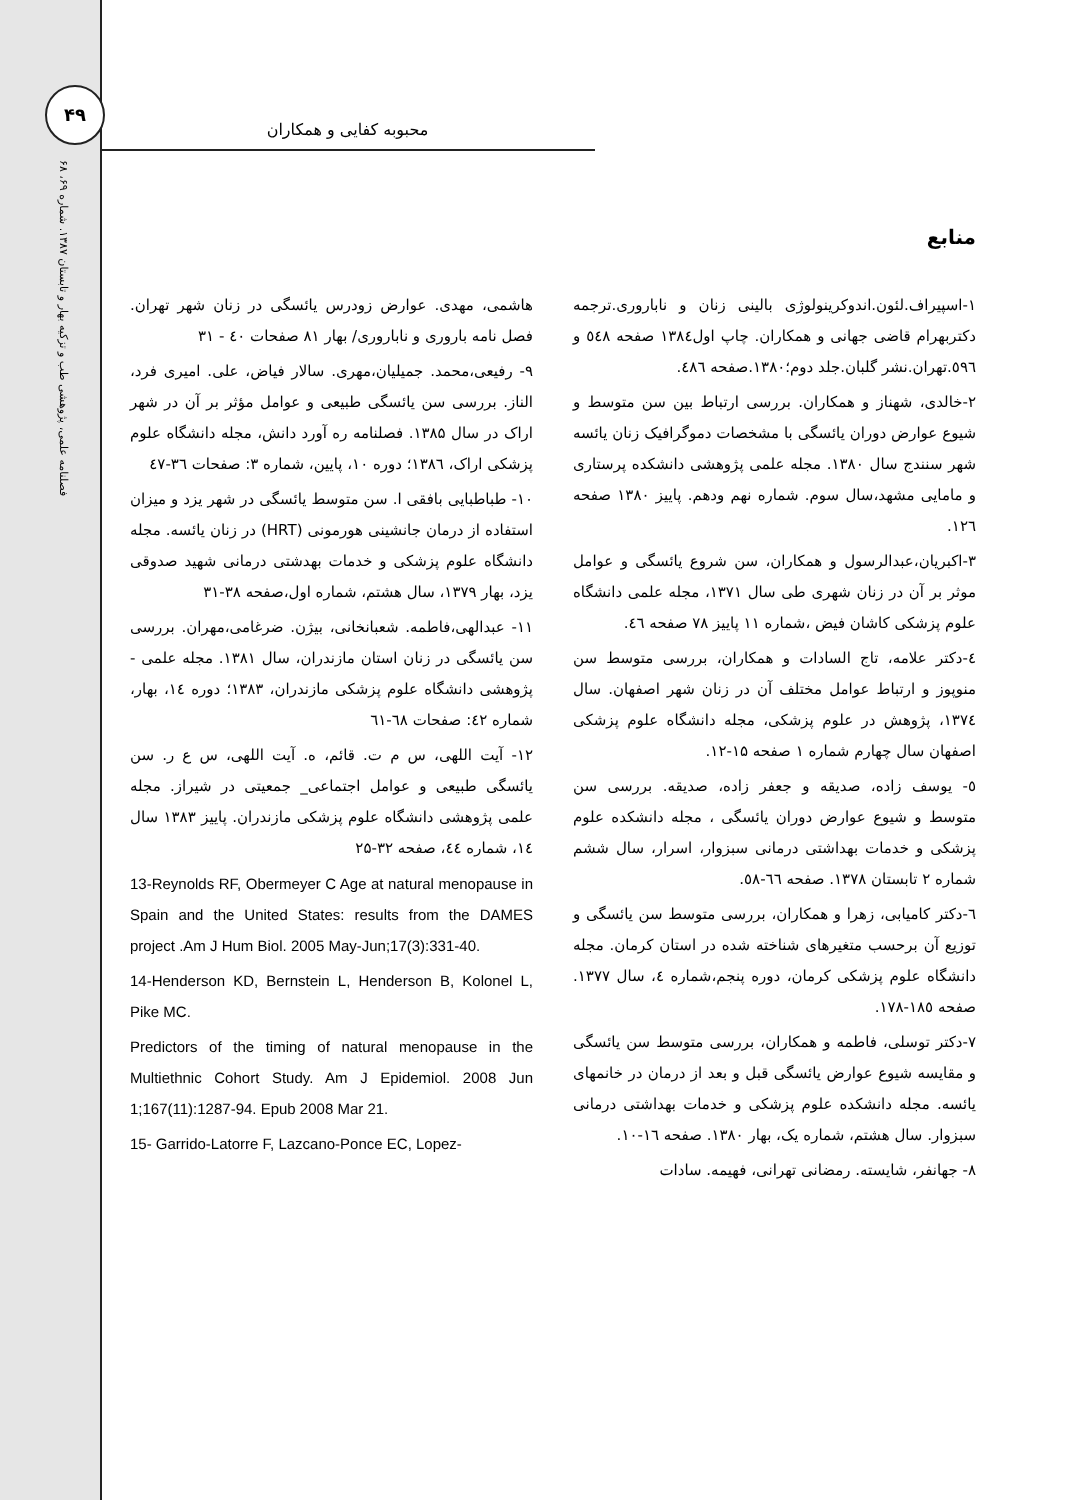فصلنامه علمی، پژوهشی طب و تزکیه بهار و تابستان ۱۳۸۷. شماره ۶۹، ۶۸
۴۹
محبوبه کفایی و همکاران
منابع
۱-اسپیراف.لئون.اندوکرینولوژی بالینی زنان و ناباروری.ترجمه دکتربهرام قاضی جهانی و همکاران. چاپ اول۱۳۸٤ صفحه ٥٤٨ و ٥٩٦.تهران.نشر گلبان.جلد دوم؛۱۳۸۰.صفحه ٤٨٦.
۲-خالدی، شهناز و همکاران. بررسی ارتباط بین سن متوسط و شیوع عوارض دوران یائسگی با مشخصات دموگرافیک زنان یائسه شهر سنندج سال ۱۳۸۰. مجله علمی پژوهشی دانشکده پرستاری و مامایی مشهد،سال سوم. شماره نهم ودهم. پاییز ۱۳۸۰ صفحه ۱۲٦.
۳-اکبریان،عبدالرسول و همکاران، سن شروع یائسگی و عوامل موثر بر آن در زنان شهری طی سال ۱۳۷۱، مجله علمی دانشگاه علوم پزشکی کاشان فیض ،شماره ۱۱ پاییز ۷۸ صفحه ٤٦.
٤-دکتر علامه، تاج السادات و همکاران، بررسی متوسط سن منوپوز و ارتباط عوامل مختلف آن در زنان شهر اصفهان. سال ۱۳۷٤، پژوهش در علوم پزشکی، مجله دانشگاه علوم پزشکی اصفهان سال چهارم شماره ۱ صفحه ۱۵-۱۲.
٥- یوسف زاده، صدیقه و جعفر زاده، صدیقه. بررسی سن متوسط و شیوع عوارض دوران یائسگی ، مجله دانشکده علوم پزشکی و خدمات بهداشتی درمانی سبزوار، اسرار، سال ششم شماره ۲ تابستان ۱۳۷۸. صفحه ٦٦-٥۸.
٦-دکتر کامیابی، زهرا و همکاران، بررسی متوسط سن یائسگی و توزیع آن برحسب متغیرهای شناخته شده در استان کرمان. مجله دانشگاه علوم پزشکی کرمان، دوره پنجم،شماره ٤، سال ۱۳۷۷. صفحه ۱۸٥-۱۷۸.
۷-دکتر توسلی، فاطمه و همکاران، بررسی متوسط سن یائسگی و مقایسه شیوع عوارض یائسگی قبل و بعد از درمان در خانمهای یائسه. مجله دانشکده علوم پزشکی و خدمات بهداشتی درمانی سبزوار. سال هشتم، شماره یک، بهار ۱۳۸۰. صفحه ۱٦-۱۰.
۸- جهانفر، شایسته. رمضانی تهرانی، فهیمه. سادات
هاشمی، مهدی. عوارض زودرس یائسگی در زنان شهر تهران. فصل نامه باروری و ناباروری/ بهار ۸۱ صفحات ٤۰ - ۳۱
۹- رفیعی،محمد. جمیلیان،مهری. سالار فیاض، علی. امیری فرد، الناز. بررسی سن یائسگی طبیعی و عوامل مؤثر بر آن در شهر اراک در سال ۱۳۸۵. فصلنامه ره آورد دانش، مجله دانشگاه علوم پزشکی اراک، ۱۳۸٦؛ دوره ۱۰، پایین، شماره ۳: صفحات ۳٦-٤۷
۱۰- طباطبایی بافقی ا. سن متوسط یائسگی در شهر یزد و میزان استفاده از درمان جانشینی هورمونی (HRT) در زنان یائسه. مجله دانشگاه علوم پزشکی و خدمات بهدشتی درمانی شهید صدوقی یزد، بهار ۱۳۷۹، سال هشتم، شماره اول،صفحه ۳۸-۳۱
۱۱- عبدالهی،فاطمه. شعبانخانی، بیژن. ضرغامی،مهران. بررسی سن یائسگی در زنان استان مازندران، سال ۱۳۸۱. مجله علمی - پژوهشی دانشگاه علوم پزشکی مازندران، ۱۳۸۳؛ دوره ۱٤، بهار، شماره ٤۲: صفحات ٦۸-٦۱
۱۲- آیت اللهی، س م ت. قائم، ه. آیت اللهی، س ع ر. سن یائسگی طبیعی و عوامل اجتماعی_ جمعیتی در شیراز. مجله علمی پژوهشی دانشگاه علوم پزشکی مازندران. پاییز ۱۳۸۳ سال ۱٤، شماره ٤٤، صفحه ۳۲-۲۵
13-Reynolds RF, Obermeyer C Age at natural menopause in Spain and the United States: results from the DAMES project .Am J Hum Biol. 2005 May-Jun;17(3):331-40.
14-Henderson KD, Bernstein L, Henderson B, Kolonel L, Pike MC.
Predictors of the timing of natural menopause in the Multiethnic Cohort Study. Am J Epidemiol. 2008 Jun 1;167(11):1287-94. Epub 2008 Mar 21.
15- Garrido-Latorre F, Lazcano-Ponce EC, Lopez-